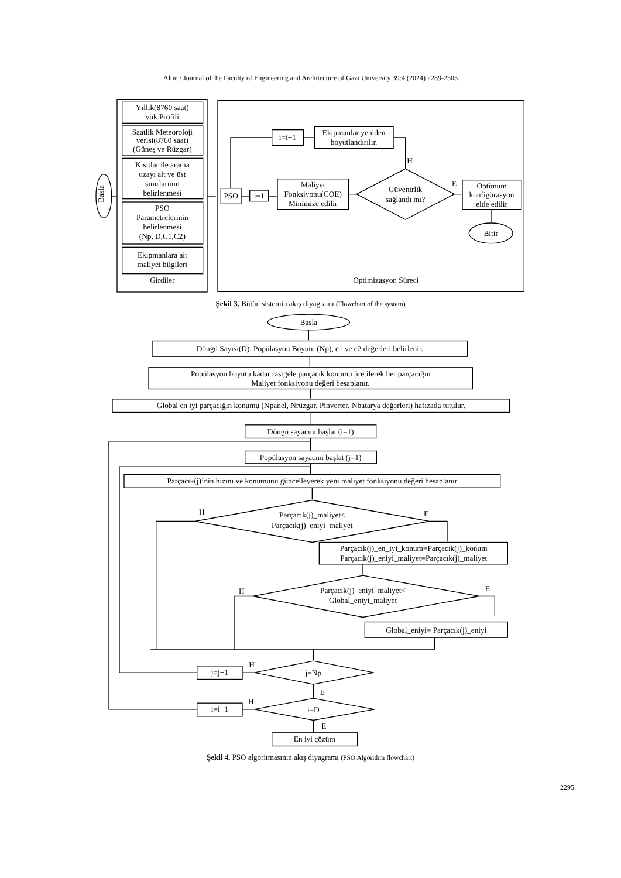Altın / Journal of the Faculty of Engineering and Architecture of Gazi University 39:4 (2024) 2289-2303
Basla
Yıllık(8760 saat)
yük Profili
Saatlik Meteoroloji
verisi(8760 saat)
(Güneş ve Rüzgar)
Kısıtlar ile arama
uzayı alt ve üst
sınırlarının
belirlenmesi
PSO
Parametrelerinin
belirlenmesi
(Np, D,C1,C2)
Ekipmanlara ait
maliyet bilgileri
Girdiler
Ekipmanlar yeniden
boyutlandırılır.
i=i+1
H
PSO
i=1
Maliyet
Fonksiyonu(COE)
Minimize edilir
Güvenirlik
sağlandı mı?
E
Optimum
konfigürasyon
elde edilir
Bitir
Optimizasyon Süreci
Şekil 3. Bütün sistemin akış diyagramı (Flowchart of the system)
Basla
Döngü Sayısı(D), Popülasyon Boyutu (Np), c1 ve c2 değerleri belirlenir.
Popülasyon boyutu kadar rastgele parçacık konumu üretilerek her parçacığın
Maliyet fonksiyonu değeri hesaplanır.
Global en iyi parçacığın konumu (Npanel, Nrüzgar, Pinverter, Nbatarya değerleri) hafızada tutulur.
Döngü sayacını başlat (i=1)
Popülasyon sayacını başlat (j=1)
Parçacık(j)’nin hızını ve konumunu güncelleyerek yeni maliyet fonksiyonu değeri hesaplanır
Parçacık(j)_maliyet<
Parçacık(j)_eniyi_maliyet
H
E
Parçacık(j)_en_iyi_konum=Parçacık(j)_konum
Parçacık(j)_eniyi_maliyet=Parçacık(j)_maliyet
Parçacık(j)_eniyi_maliyet<
Global_eniyi_maliyet
H
E
Global_eniyi= Parçacık(j)_eniyi
j=Np
H
j=j+1
E
i=D
H
i=i+1
E
En iyi çözüm
Şekil 4. PSO algoritmasının akış diyagramı (PSO Algorithm flowchart)
2295